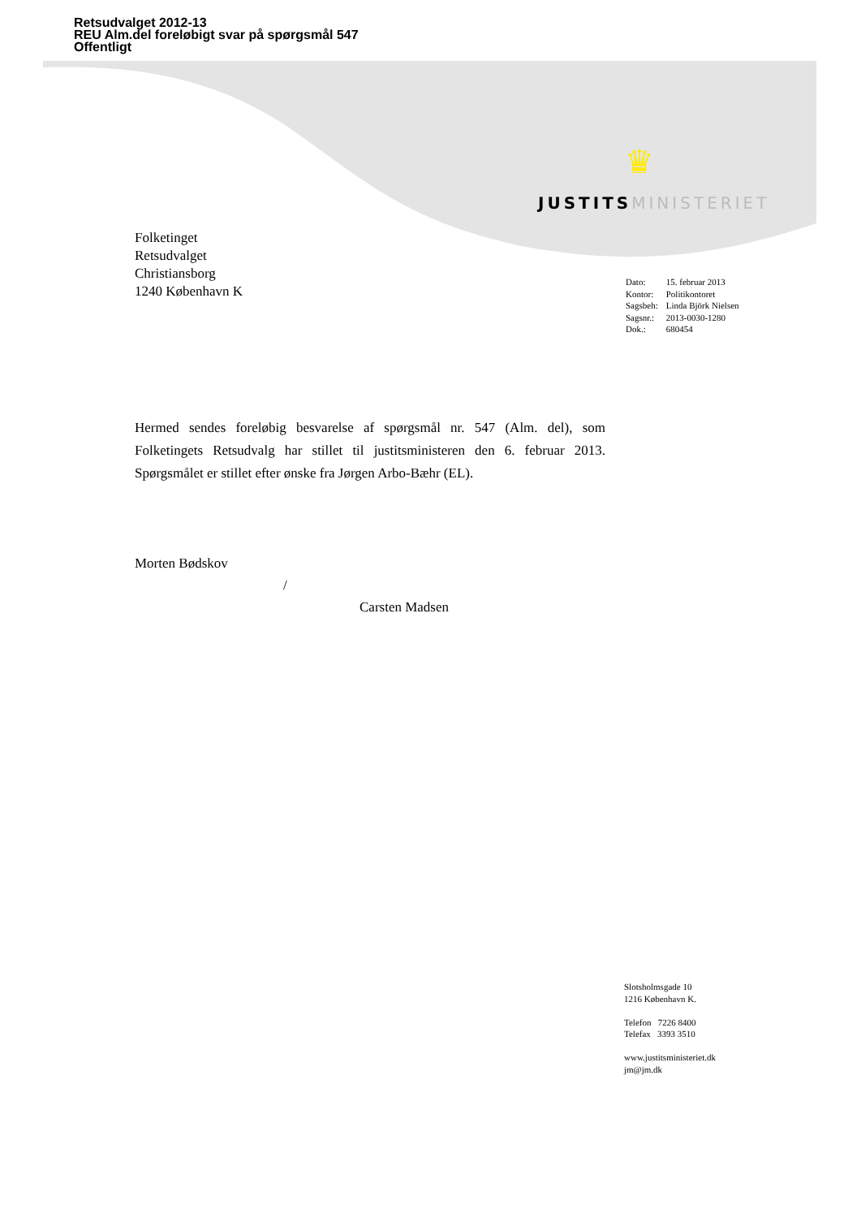Retsudvalget 2012-13
REU Alm.del foreløbigt svar på spørgsmål 547
Offentligt
♛
JUSTITS MINISTERIET
Folketinget
Retsudvalget
Christiansborg
1240 København K
| Dato: | 15. februar 2013 |
| Kontor: | Politikontoret |
| Sagsbeh: | Linda Björk Nielsen |
| Sagsnr.: | 2013-0030-1280 |
| Dok.: | 680454 |
Hermed sendes foreløbig besvarelse af spørgsmål nr. 547 (Alm. del), som Folketingets Retsudvalg har stillet til justitsministeren den 6. februar 2013. Spørgsmålet er stillet efter ønske fra Jørgen Arbo-Bæhr (EL).
Morten Bødskov
/
Carsten Madsen
Slotsholmsgade 10
1216 København K.
Telefon 7226 8400
Telefax 3393 3510
www.justitsministeriet.dk
jm@jm.dk